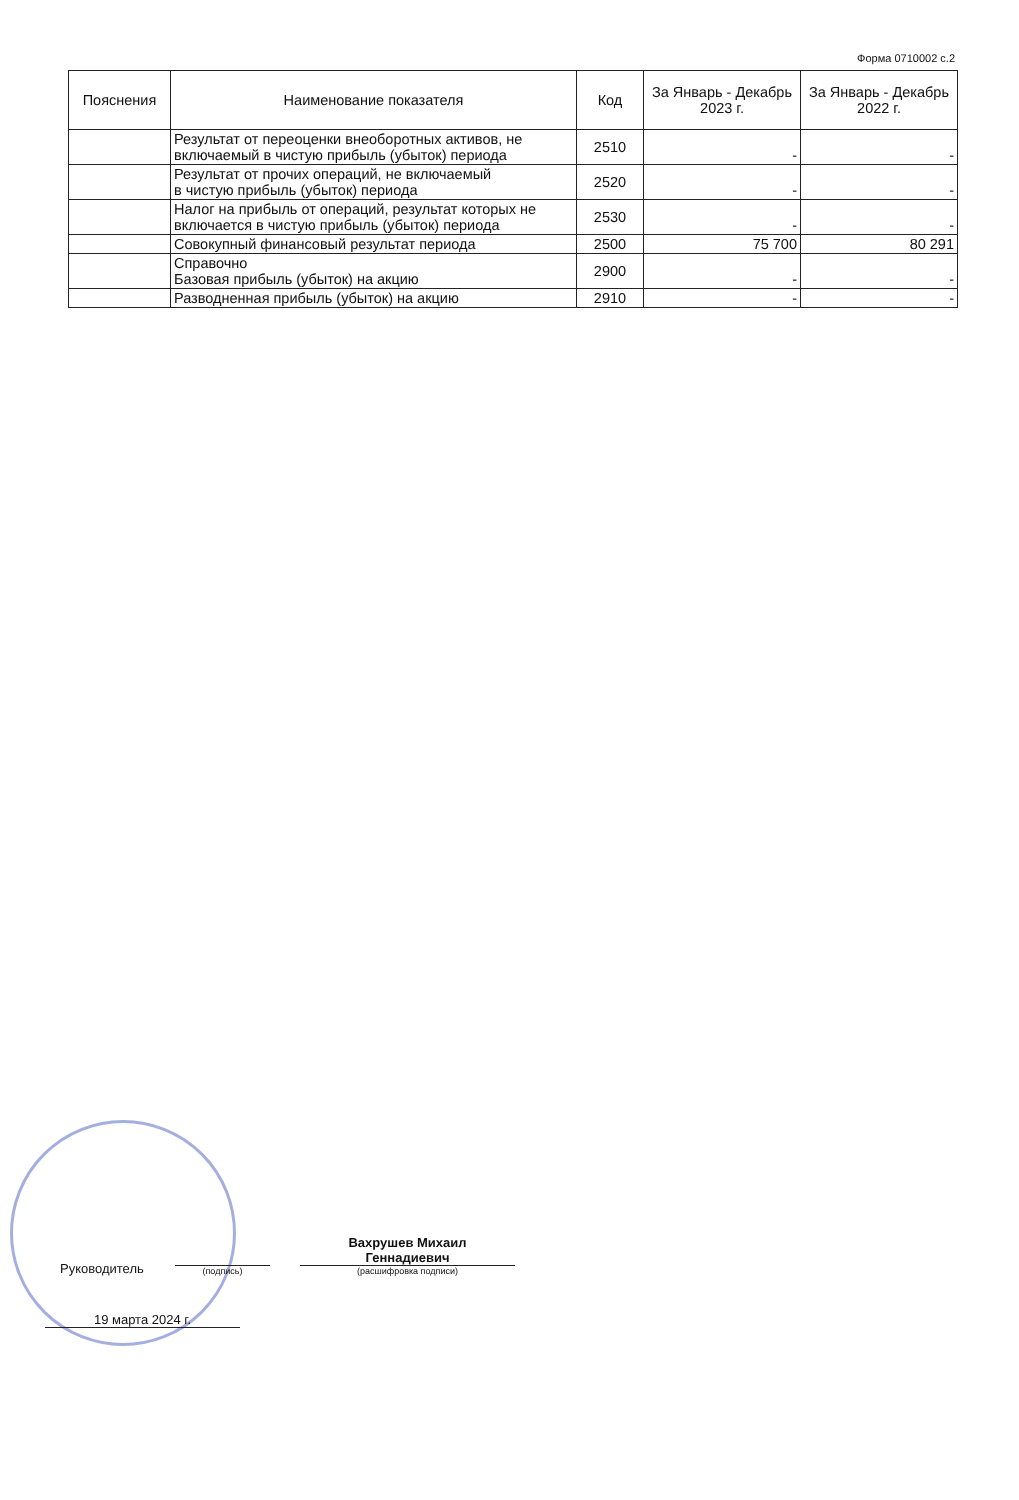Форма 0710002 с.2
| Пояснения | Наименование показателя | Код | За Январь - Декабрь 2023 г. | За Январь - Декабрь 2022 г. |
| --- | --- | --- | --- | --- |
| | Результат от переоценки внеоборотных активов, не включаемый в чистую прибыль (убыток) периода | 2510 | - | - |
| | Результат от прочих операций, не включаемый в чистую прибыль (убыток) периода | 2520 | - | - |
| | Налог на прибыль от операций, результат которых не включается в чистую прибыль (убыток) периода | 2530 | - | - |
| | Совокупный финансовый результат периода | 2500 | 75 700 | 80 291 |
| | Справочно Базовая прибыль (убыток) на акцию | 2900 | - | - |
| | Разводненная прибыль (убыток) на акцию | 2910 | - | - |
Руководитель
(подпись)
Вахрушев Михаил
Геннадиевич
(расшифровка подписи)
19 марта 2024 г.